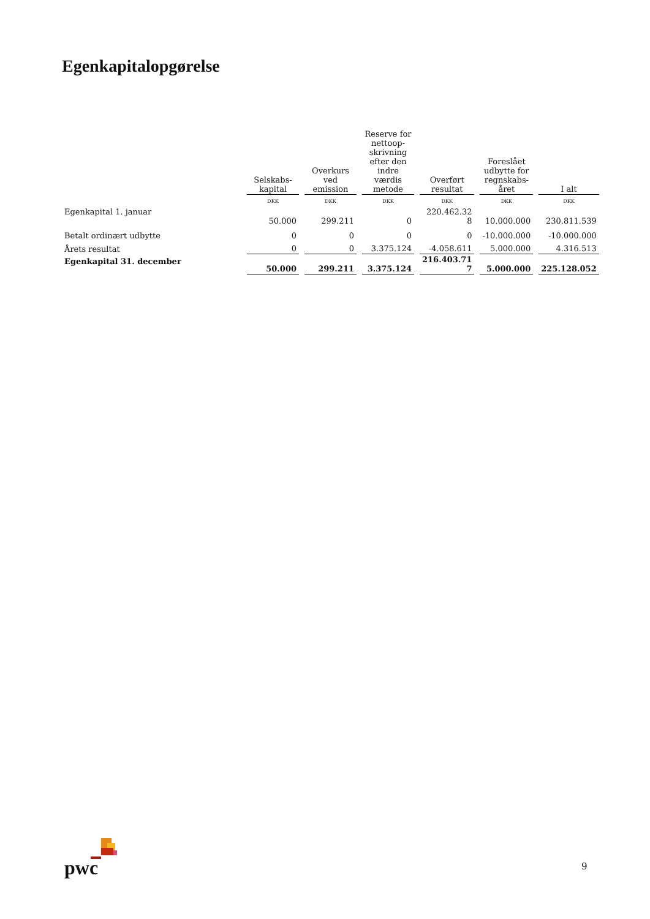Egenkapitalopgørelse
| | Selskabs- kapital | Overkurs ved emission | Reserve for nettoop- skrivning efter den indre værdis metode | Overført resultat | Foreslået udbytte for regnskabs- året | I alt |
| --- | --- | --- | --- | --- | --- | --- |
| | DKK | DKK | DKK | DKK | DKK | DKK |
| Egenkapital 1. januar | 50.000 | 299.211 | 0 | 220.462.32 8 | 10.000.000 | 230.811.539 |
| Betalt ordinært udbytte | 0 | 0 | 0 | 0 | -10.000.000 | -10.000.000 |
| Årets resultat | 0 | 0 | 3.375.124 | -4.058.611 | 5.000.000 | 4.316.513 |
| Egenkapital 31. december | 50.000 | 299.211 | 3.375.124 | 216.403.71 7 | 5.000.000 | 225.128.052 |
pwc 9